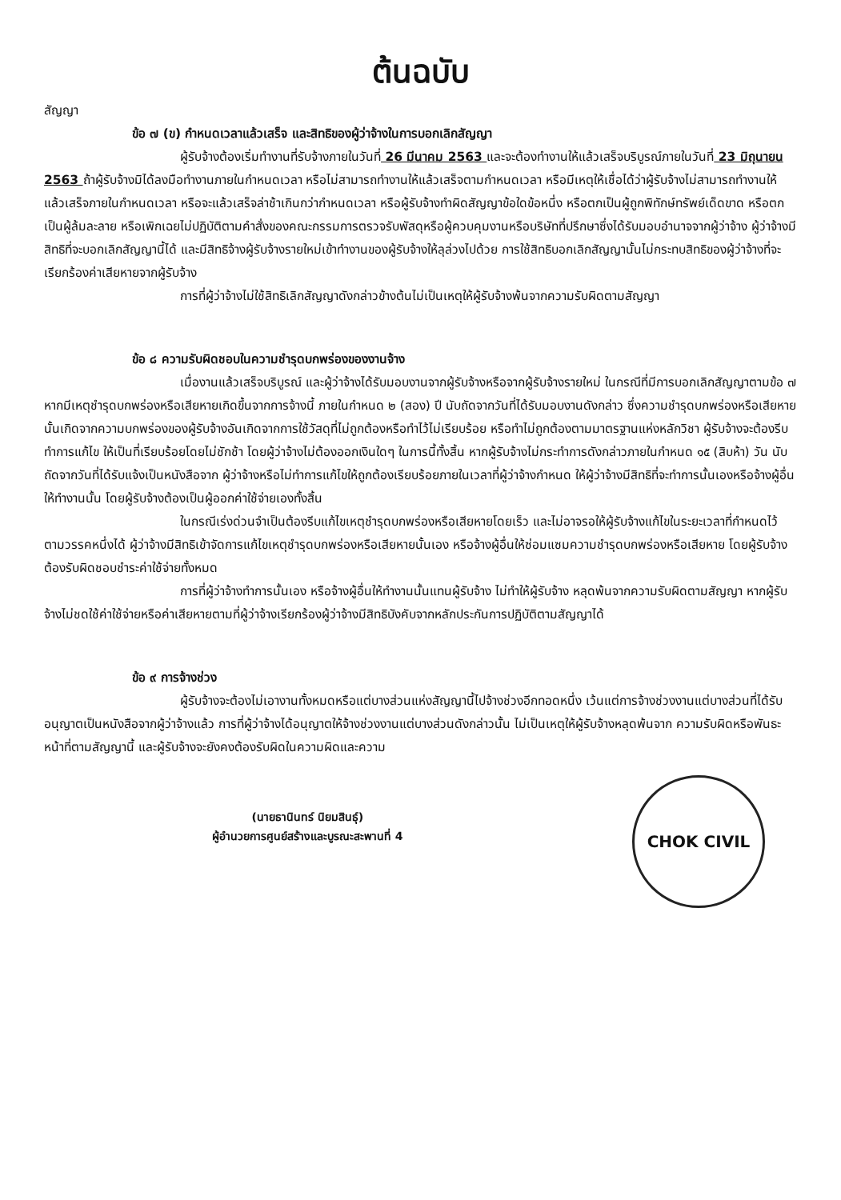ต้นฉบับ
สัญญา
ข้อ ๗ (ข) กำหนดเวลาแล้วเสร็จ และสิทธิของผู้ว่าจ้างในการบอกเลิกสัญญา
ผู้รับจ้างต้องเริ่มทำงานที่รับจ้างภายในวันที่ 26 มีนาคม 2563 และจะต้องทำงานให้แล้วเสร็จบริบูรณ์ภายในวันที่ 23 มิถุนายน 2563 ถ้าผู้รับจ้างมิได้ลงมือทำงานภายในกำหนดเวลา หรือไม่สามารถทำงานให้แล้วเสร็จตามกำหนดเวลา หรือมีเหตุให้เชื่อได้ว่าผู้รับจ้างไม่สามารถทำงานให้แล้วเสร็จภายในกำหนดเวลา หรือจะแล้วเสร็จล่าช้าเกินกว่ากำหนดเวลา หรือผู้รับจ้างทำผิดสัญญาข้อใดข้อหนึ่ง หรือตกเป็นผู้ถูกพิทักษ์ทรัพย์เด็ดขาด หรือตกเป็นผู้ล้มละลาย หรือเพิกเฉยไม่ปฏิบัติตามคำสั่งของคณะกรรมการตรวจรับพัสดุหรือผู้ควบคุมงานหรือบริษัทที่ปรึกษาซึ่งได้รับมอบอำนาจจากผู้ว่าจ้าง ผู้ว่าจ้างมีสิทธิที่จะบอกเลิกสัญญานี้ได้ และมีสิทธิจ้างผู้รับจ้างรายใหม่เข้าทำงานของผู้รับจ้างให้ลุล่วงไปด้วย การใช้สิทธิบอกเลิกสัญญานั้นไม่กระทบสิทธิของผู้ว่าจ้างที่จะเรียกร้องค่าเสียหายจากผู้รับจ้าง
การที่ผู้ว่าจ้างไม่ใช้สิทธิเลิกสัญญาดังกล่าวข้างต้นไม่เป็นเหตุให้ผู้รับจ้างพ้นจากความรับผิดตามสัญญา
ข้อ ๘ ความรับผิดชอบในความชำรุดบกพร่องของงานจ้าง
เมื่องานแล้วเสร็จบริบูรณ์ และผู้ว่าจ้างได้รับมอบงานจากผู้รับจ้างหรือจากผู้รับจ้างรายใหม่ ในกรณีที่มีการบอกเลิกสัญญาตามข้อ ๗ หากมีเหตุชำรุดบกพร่องหรือเสียหายเกิดขึ้นจากการจ้างนี้ ภายในกำหนด ๒ (สอง) ปี นับถัดจากวันที่ได้รับมอบงานดังกล่าว ซึ่งความชำรุดบกพร่องหรือเสียหายนั้นเกิดจากความบกพร่องของผู้รับจ้างอันเกิดจากการใช้วัสดุที่ไม่ถูกต้องหรือทำไว้ไม่เรียบร้อย หรือทำไม่ถูกต้องตามมาตรฐานแห่งหลักวิชา ผู้รับจ้างจะต้องรีบทำการแก้ไข ให้เป็นที่เรียบร้อยโดยไม่ชักช้า โดยผู้ว่าจ้างไม่ต้องออกเงินใดๆ ในการนี้ทั้งสิ้น หากผู้รับจ้างไม่กระทำการดังกล่าวภายในกำหนด ๑๕ (สิบห้า) วัน นับถัดจากวันที่ได้รับแจ้งเป็นหนังสือจาก ผู้ว่าจ้างหรือไม่ทำการแก้ไขให้ถูกต้องเรียบร้อยภายในเวลาที่ผู้ว่าจ้างกำหนด ให้ผู้ว่าจ้างมีสิทธิที่จะทำการนั้นเองหรือจ้างผู้อื่นให้ทำงานนั้น โดยผู้รับจ้างต้องเป็นผู้ออกค่าใช้จ่ายเองทั้งสิ้น
ในกรณีเร่งด่วนจำเป็นต้องรีบแก้ไขเหตุชำรุดบกพร่องหรือเสียหายโดยเร็ว และไม่อาจรอให้ผู้รับจ้างแก้ไขในระยะเวลาที่กำหนดไว้ตามวรรคหนึ่งได้ ผู้ว่าจ้างมีสิทธิเข้าจัดการแก้ไขเหตุชำรุดบกพร่องหรือเสียหายนั้นเอง หรือจ้างผู้อื่นให้ซ่อมแซมความชำรุดบกพร่องหรือเสียหาย โดยผู้รับจ้าง ต้องรับผิดชอบชำระค่าใช้จ่ายทั้งหมด
การที่ผู้ว่าจ้างทำการนั้นเอง หรือจ้างผู้อื่นให้ทำงานนั้นแทนผู้รับจ้าง ไม่ทำให้ผู้รับจ้าง หลุดพ้นจากความรับผิดตามสัญญา หากผู้รับจ้างไม่ชดใช้ค่าใช้จ่ายหรือค่าเสียหายตามที่ผู้ว่าจ้างเรียกร้องผู้ว่าจ้างมีสิทธิบังคับจากหลักประกันการปฏิบัติตามสัญญาได้
ข้อ ๙ การจ้างช่วง
ผู้รับจ้างจะต้องไม่เอางานทั้งหมดหรือแต่บางส่วนแห่งสัญญานี้ไปจ้างช่วงอีกทอดหนึ่ง เว้นแต่การจ้างช่วงงานแต่บางส่วนที่ได้รับอนุญาตเป็นหนังสือจากผู้ว่าจ้างแล้ว การที่ผู้ว่าจ้างได้อนุญาตให้จ้างช่วงงานแต่บางส่วนดังกล่าวนั้น ไม่เป็นเหตุให้ผู้รับจ้างหลุดพ้นจาก ความรับผิดหรือพันธะหน้าที่ตามสัญญานี้ และผู้รับจ้างจะยังคงต้องรับผิดในความผิดและความ
(นายธานินทร์ นิยมสินธุ์)
ผู้อำนวยการศูนย์สร้างและบูรณะสะพานที่ 4
CHOK CIVIL